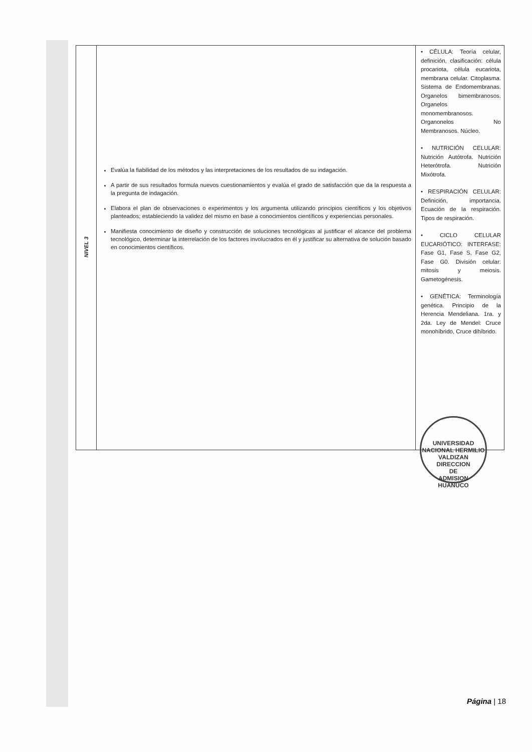| NIVEL 3 | Evalúa la fiabilidad de los métodos y las interpretaciones de los resultados de su indagación. A partir de sus resultados formula nuevos cuestionamientos y evalúa el grado de satisfacción que da la respuesta a la pregunta de indagación. Elabora el plan de observaciones o experimentos y los argumenta utilizando principios científicos y los objetivos planteados; estableciendo la validez del mismo en base a conocimientos científicos y experiencias personales. Manifiesta conocimiento de diseño y construcción de soluciones tecnológicas al justificar el alcance del problema tecnológico, determinar la interrelación de los factores involucrados en él y justificar su alternativa de solución basado en conocimientos científicos. | • CÉLULA: Teoría celular, definición, clasificación: célula procariota, célula eucariota, membrana celular. Citoplasma. Sistema de Endomembranas. Organelos bimembranosos. Organelos monomembranosos. Organonelos No Membranosos. Núcleo. • NUTRICIÓN CELULAR: Nutrición Autótrofa. Nutrición Heterótrofa. Nutrición Mixótrofa. • RESPIRACIÓN CELULAR: Definición, importancia. Ecuación de la respiración. Tipos de respiración. • CICLO CELULAR EUCARIÓTICO: INTERFASE: Fase G1, Fase S, Fase G2, Fase G0. División celular: mitosis y meiosis. Gametogénesis. • GENÉTICA: Terminología genética. Principio de la Herencia Mendeliana. 1ra. y 2da. Ley de Mendel: Cruce monohíbrido, Cruce dihíbrido. |
UNIVERSIDAD NACIONAL HERMILIO VALDIZAN
DIRECCION
DE
ADMISION
HUANUCO
Página | 18